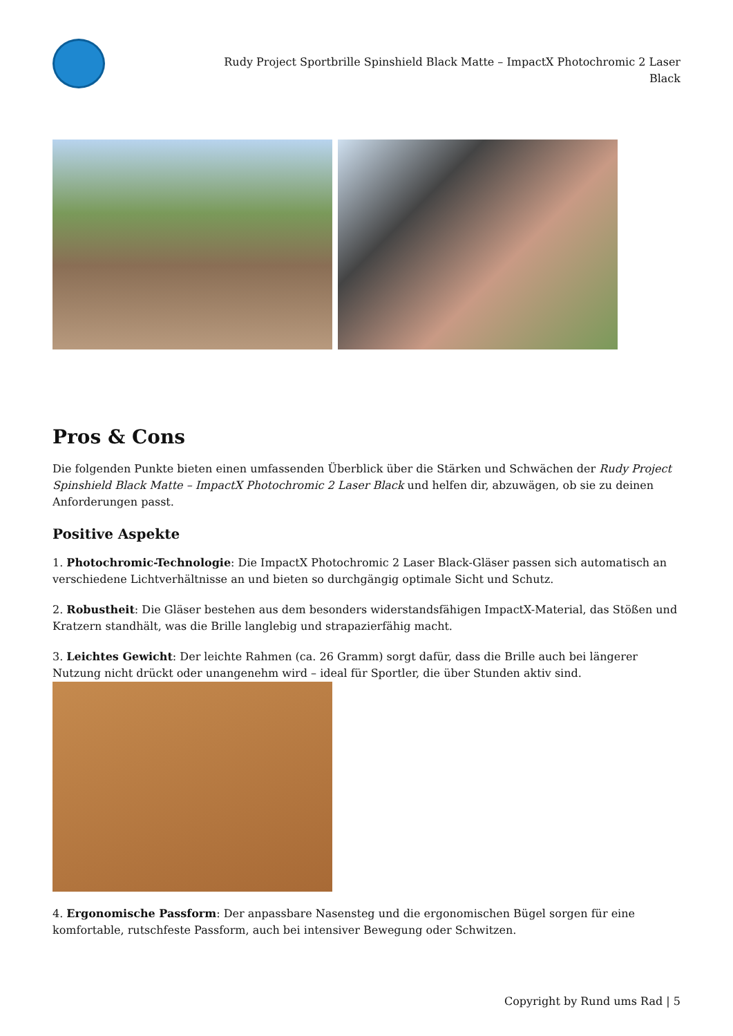Rudy Project Sportbrille Spinshield Black Matte – ImpactX Photochromic 2 Laser Black
Pros & Cons
Die folgenden Punkte bieten einen umfassenden Überblick über die Stärken und Schwächen der Rudy Project Spinshield Black Matte – ImpactX Photochromic 2 Laser Black und helfen dir, abzuwägen, ob sie zu deinen Anforderungen passt.
Positive Aspekte
1. Photochromic-Technologie: Die ImpactX Photochromic 2 Laser Black-Gläser passen sich automatisch an verschiedene Lichtverhältnisse an und bieten so durchgängig optimale Sicht und Schutz.
2. Robustheit: Die Gläser bestehen aus dem besonders widerstandsfähigen ImpactX-Material, das Stößen und Kratzern standhält, was die Brille langlebig und strapazierfähig macht.
3. Leichtes Gewicht: Der leichte Rahmen (ca. 26 Gramm) sorgt dafür, dass die Brille auch bei längerer Nutzung nicht drückt oder unangenehm wird – ideal für Sportler, die über Stunden aktiv sind.
4. Ergonomische Passform: Der anpassbare Nasensteg und die ergonomischen Bügel sorgen für eine komfortable, rutschfeste Passform, auch bei intensiver Bewegung oder Schwitzen.
Copyright by Rund ums Rad | 5